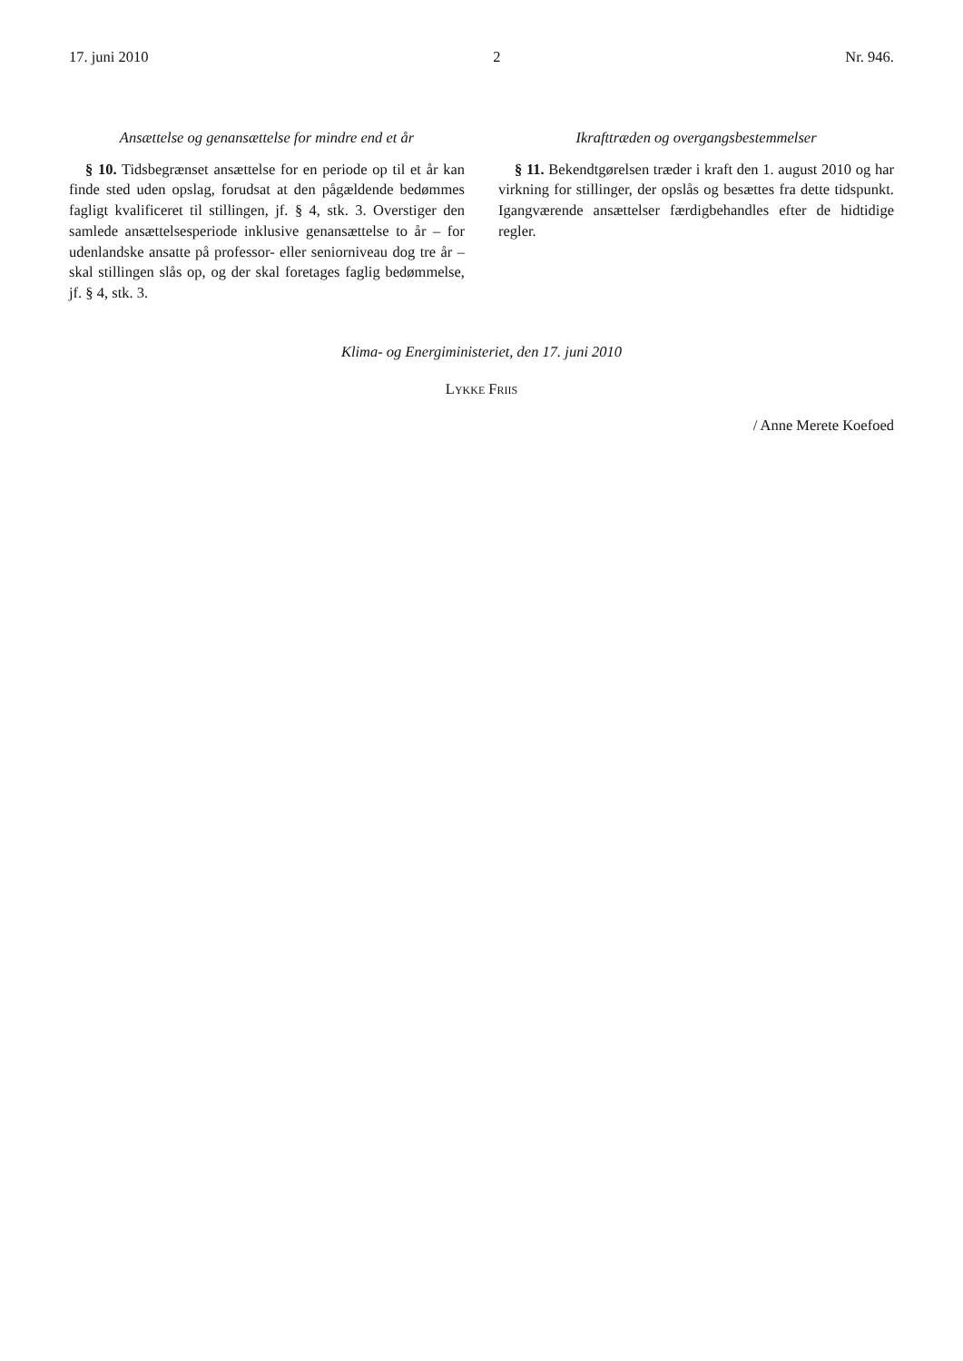17. juni 2010 2 Nr. 946.
Ansættelse og genansættelse for mindre end et år
§ 10. Tidsbegrænset ansættelse for en periode op til et år kan finde sted uden opslag, forudsat at den pågældende bedømmes fagligt kvalificeret til stillingen, jf. § 4, stk. 3. Overstiger den samlede ansættelsesperiode inklusive genansættelse to år – for udenlandske ansatte på professor- eller seniorniveau dog tre år – skal stillingen slås op, og der skal foretages faglig bedømmelse, jf. § 4, stk. 3.
Ikrafttræden og overgangsbestemmelser
§ 11. Bekendtgørelsen træder i kraft den 1. august 2010 og har virkning for stillinger, der opslås og besættes fra dette tidspunkt. Igangværende ansættelser færdigbehandles efter de hidtidige regler.
Klima- og Energiministeriet, den 17. juni 2010
LYKKE FRIIS
/ Anne Merete Koefoed